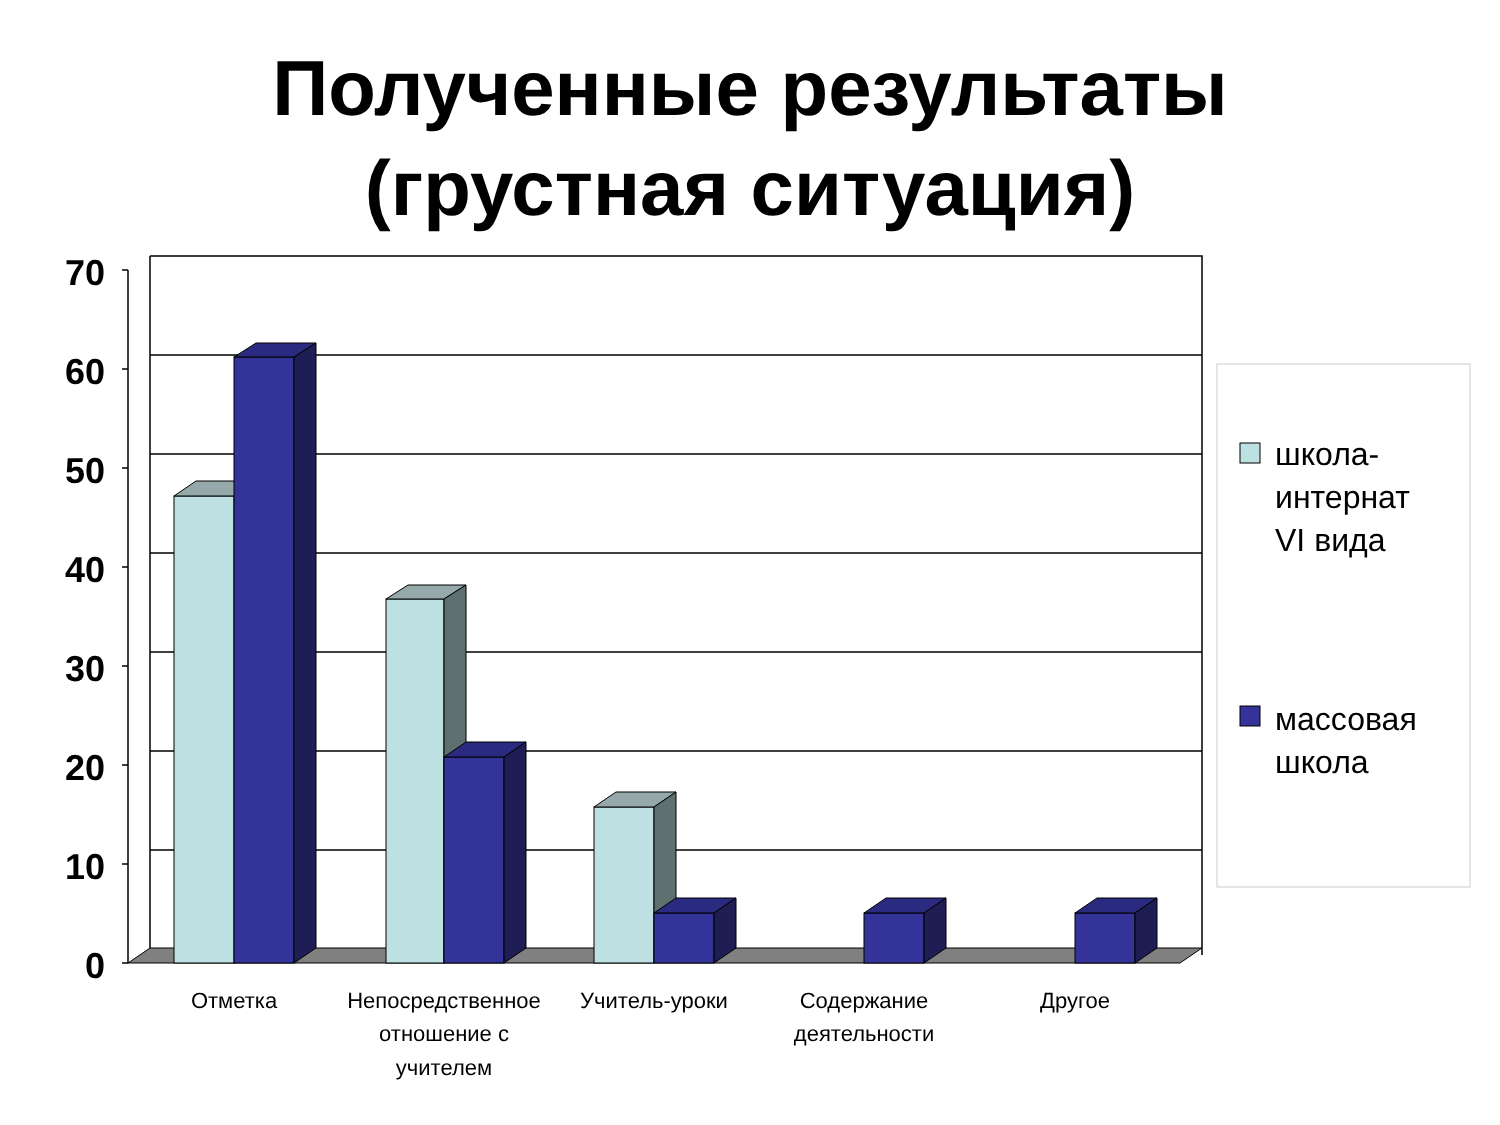Полученные результаты
(грустная ситуация)
70
60
50
40
30
20
10
0
школа-
интернат
VI вида
массовая
школа
Отметка
Непосредственное
отношение с
учителем
Учитель-уроки
Содержание
деятельности
Другое